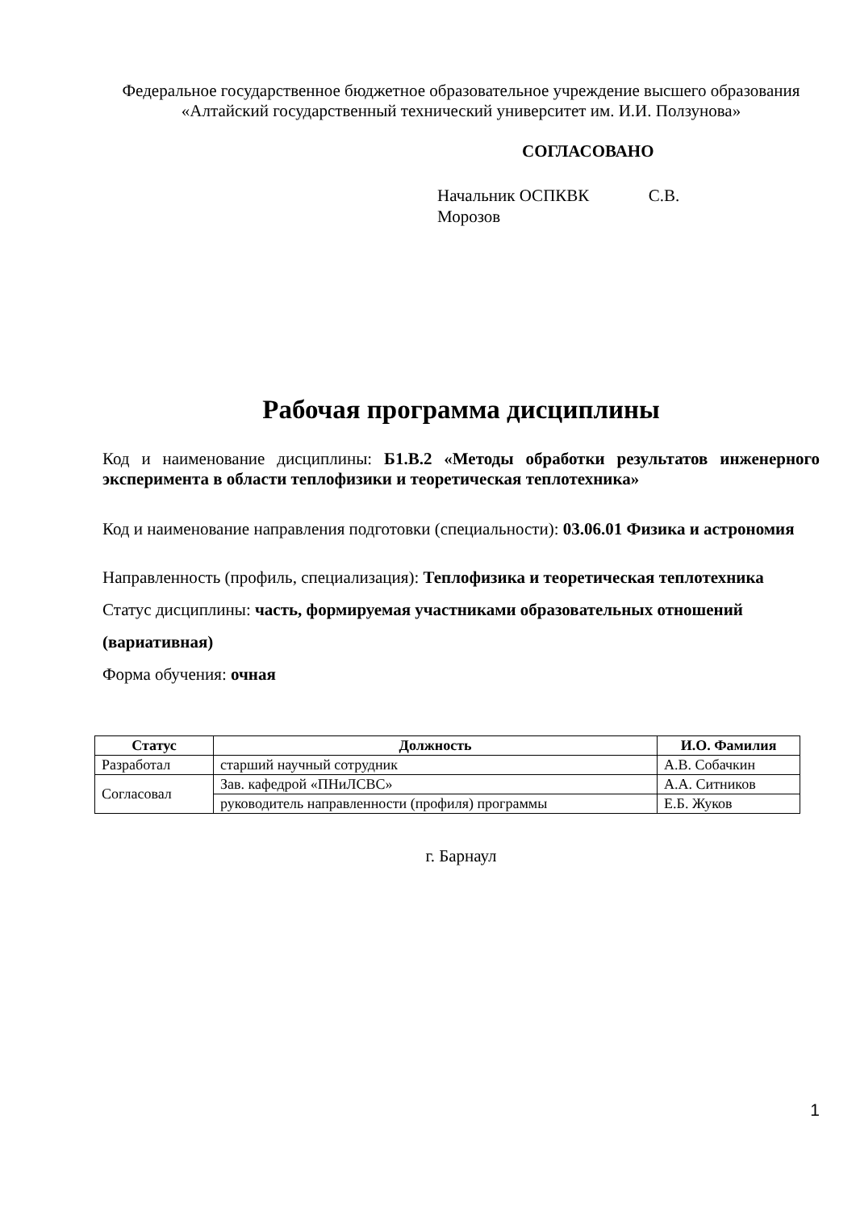Федеральное государственное бюджетное образовательное учреждение высшего образования
«Алтайский государственный технический университет им. И.И. Ползунова»
СОГЛАСОВАНО
Начальник ОСПКВК С.В.
Морозов
Рабочая программа дисциплины
Код и наименование дисциплины: Б1.В.2 «Методы обработки результатов инженерного эксперимента в области теплофизики и теоретическая теплотехника»
Код и наименование направления подготовки (специальности): 03.06.01 Физика и астрономия
Направленность (профиль, специализация): Теплофизика и теоретическая теплотехника
Статус дисциплины: часть, формируемая участниками образовательных отношений (вариативная)
Форма обучения: очная
| Статус | Должность | И.О. Фамилия |
| --- | --- | --- |
| Разработал | старший научный сотрудник | А.В. Собачкин |
| Согласовал | Зав. кафедрой «ПНиЛСВС» | А.А. Ситников |
| | руководитель направленности (профиля) программы | Е.Б. Жуков |
г. Барнаул
1